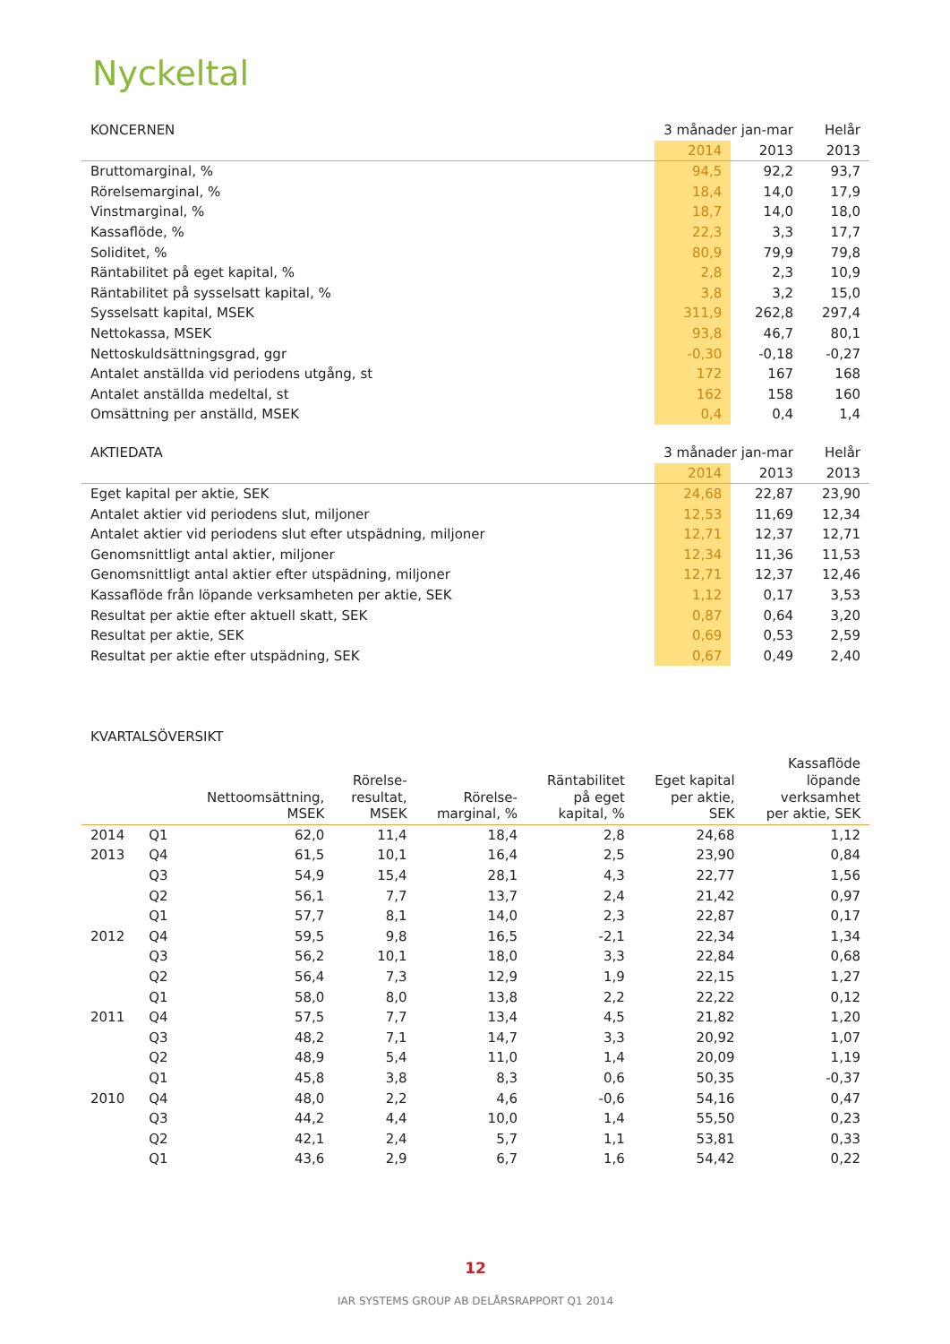Nyckeltal
| KONCERNEN | 3 månader jan-mar | | Helår |
| --- | --- | --- | --- |
| | 2014 | 2013 | 2013 |
| Bruttomarginal, % | 94,5 | 92,2 | 93,7 |
| Rörelsemarginal, % | 18,4 | 14,0 | 17,9 |
| Vinstmarginal, % | 18,7 | 14,0 | 18,0 |
| Kassaflöde, % | 22,3 | 3,3 | 17,7 |
| Soliditet, % | 80,9 | 79,9 | 79,8 |
| Räntabilitet på eget kapital, % | 2,8 | 2,3 | 10,9 |
| Räntabilitet på sysselsatt kapital, % | 3,8 | 3,2 | 15,0 |
| Sysselsatt kapital, MSEK | 311,9 | 262,8 | 297,4 |
| Nettokassa, MSEK | 93,8 | 46,7 | 80,1 |
| Nettoskuldsättningsgrad, ggr | -0,30 | -0,18 | -0,27 |
| Antalet anställda vid periodens utgång, st | 172 | 167 | 168 |
| Antalet anställda medeltal, st | 162 | 158 | 160 |
| Omsättning per anställd, MSEK | 0,4 | 0,4 | 1,4 |
| AKTIEDATA | 3 månader jan-mar | | Helår |
| --- | --- | --- | --- |
| | 2014 | 2013 | 2013 |
| Eget kapital per aktie, SEK | 24,68 | 22,87 | 23,90 |
| Antalet aktier vid periodens slut, miljoner | 12,53 | 11,69 | 12,34 |
| Antalet aktier vid periodens slut efter utspädning, miljoner | 12,71 | 12,37 | 12,71 |
| Genomsnittligt antal aktier, miljoner | 12,34 | 11,36 | 11,53 |
| Genomsnittligt antal aktier efter utspädning, miljoner | 12,71 | 12,37 | 12,46 |
| Kassaflöde från löpande verksamheten per aktie, SEK | 1,12 | 0,17 | 3,53 |
| Resultat per aktie efter aktuell skatt, SEK | 0,87 | 0,64 | 3,20 |
| Resultat per aktie, SEK | 0,69 | 0,53 | 2,59 |
| Resultat per aktie efter utspädning, SEK | 0,67 | 0,49 | 2,40 |
KVARTALSÖVERSIKT
| | | Nettoomsättning, MSEK | Rörelse- resultat, MSEK | Rörelse- marginal, % | Räntabilitet på eget kapital, % | Eget kapital per aktie, SEK | Kassaflöde löpande verksamhet per aktie, SEK |
| --- | --- | --- | --- | --- | --- | --- | --- |
| 2014 | Q1 | 62,0 | 11,4 | 18,4 | 2,8 | 24,68 | 1,12 |
| 2013 | Q4 | 61,5 | 10,1 | 16,4 | 2,5 | 23,90 | 0,84 |
| | Q3 | 54,9 | 15,4 | 28,1 | 4,3 | 22,77 | 1,56 |
| | Q2 | 56,1 | 7,7 | 13,7 | 2,4 | 21,42 | 0,97 |
| | Q1 | 57,7 | 8,1 | 14,0 | 2,3 | 22,87 | 0,17 |
| 2012 | Q4 | 59,5 | 9,8 | 16,5 | -2,1 | 22,34 | 1,34 |
| | Q3 | 56,2 | 10,1 | 18,0 | 3,3 | 22,84 | 0,68 |
| | Q2 | 56,4 | 7,3 | 12,9 | 1,9 | 22,15 | 1,27 |
| | Q1 | 58,0 | 8,0 | 13,8 | 2,2 | 22,22 | 0,12 |
| 2011 | Q4 | 57,5 | 7,7 | 13,4 | 4,5 | 21,82 | 1,20 |
| | Q3 | 48,2 | 7,1 | 14,7 | 3,3 | 20,92 | 1,07 |
| | Q2 | 48,9 | 5,4 | 11,0 | 1,4 | 20,09 | 1,19 |
| | Q1 | 45,8 | 3,8 | 8,3 | 0,6 | 50,35 | -0,37 |
| 2010 | Q4 | 48,0 | 2,2 | 4,6 | -0,6 | 54,16 | 0,47 |
| | Q3 | 44,2 | 4,4 | 10,0 | 1,4 | 55,50 | 0,23 |
| | Q2 | 42,1 | 2,4 | 5,7 | 1,1 | 53,81 | 0,33 |
| | Q1 | 43,6 | 2,9 | 6,7 | 1,6 | 54,42 | 0,22 |
12
IAR SYSTEMS GROUP AB DELÅRSRAPPORT Q1 2014